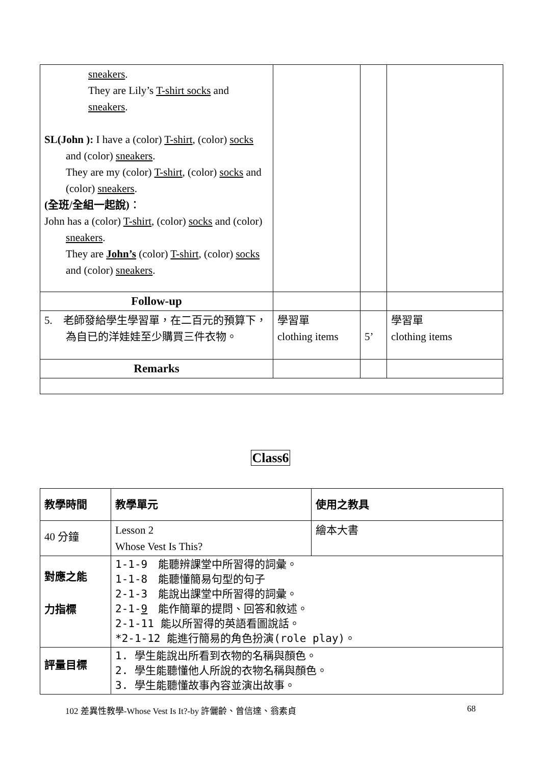| sneakers . They are Lily’s T-shirt socks and sneakers . SL(John ): I have a (color) T-shirt , (color) socks and (color) sneakers . They are my (color) T-shirt , (color) socks and (color) sneakers . (全班/全組一起說) ： John has a (color) T-shirt , (color) socks and (color) sneakers . They are John’s (color) T-shirt , (color) socks and (color) sneakers . | | | |
| Follow-up | | | |
| 5. 老師發給學生學習單，在二百元的預算下， 為自已的洋娃娃至少購買三件衣物。 | 學習單 clothing items | 5’ | 學習單 clothing items |
| Remarks | | | |
Class6
| 教學時間 | 教學單元 | 使用之教具 |
| 40 分鐘 | Lesson 2 Whose Vest Is This? | 繪本大書 |
| 對應之能 力指標 | 1-1-9 能聽辨課堂中所習得的詞彙。 1-1-8 能聽懂簡易句型的句子 2-1-3 能說出課堂中所習得的詞彙。 2-1- 9 能作簡單的提問、回答和敘述。 2-1-11 能以所習得的英語看圖說話。 *2-1-12 能進行簡易的角色扮演(role play)。 | |
| 評量目標 | 1. 學生能說出所看到衣物的名稱與顏色。 2. 學生能聽懂他人所說的衣物名稱與顏色。 3. 學生能聽懂故事內容並演出故事。 | |
102 差異性教學-Whose Vest Is It?-by 許儷齡、曾信達、翁素貞 68